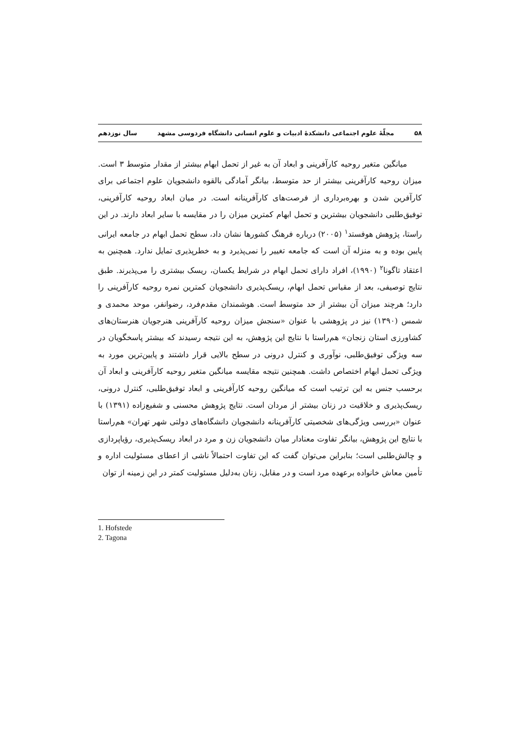۵۸ مجلّهٔ علوم اجتماعی دانشکدهٔ ادبیات و علوم انسانی دانشگاه فردوسی مشهد سال نوزدهم
میانگین متغیر روحیه کارآفرینی و ابعاد آن به غیر از تحمل ابهام بیشتر از مقدار متوسط ۳ است. میزان روحیه کارآفرینی بیشتر از حد متوسط، بیانگر آمادگی بالقوه دانشجویان علوم اجتماعی برای کارآفرین شدن و بهره‌برداری از فرصت‌های کارآفرینانه است. در میان ابعاد روحیه کارآفرینی، توفیق‌طلبی دانشجویان بیشترین و تحمل ابهام کمترین میزان را در مقایسه با سایر ابعاد دارند. در این راستا، پژوهش هوفستد<sup>۱</sup> (۲۰۰۵) درباره فرهنگ کشورها نشان داد، سطح تحمل ابهام در جامعه ایرانی پایین بوده و به منزله آن است که جامعه تغییر را نمی‌پذیرد و به خطرپذیری تمایل ندارد. همچنین به اعتقاد تاگونا<sup>۲</sup> (۱۹۹۰)، افراد دارای تحمل ابهام در شرایط یکسان، ریسک بیشتری را می‌پذیرند. طبق نتایج توصیفی، بعد از مقیاس تحمل ابهام، ریسک‌پذیری دانشجویان کمترین نمره روحیه کارآفرینی را دارد؛ هرچند میزان آن بیشتر از حد متوسط است. هوشمندان مقدم‌فرد، رضوانفر، موحد محمدی و شمس (۱۳۹۰) نیز در پژوهشی با عنوان «سنجش میزان روحیه کارآفرینی هنرجویان هنرستان‌های کشاورزی استان زنجان» هم‌راستا با نتایج این پژوهش، به این نتیجه رسیدند که بیشتر پاسخگویان در سه ویژگی توفیق‌طلبی، نوآوری و کنترل درونی در سطح بالایی قرار داشتند و پایین‌ترین مورد به ویژگی تحمل ابهام اختصاص داشت. همچنین نتیجه مقایسه میانگین متغیر روحیه کارآفرینی و ابعاد آن برحسب جنس به این ترتیب است که میانگین روحیه کارآفرینی و ابعاد توفیق‌طلبی، کنترل درونی، ریسک‌پذیری و خلاقیت در زنان بیشتر از مردان است. نتایج پژوهش محسنی و شفیع‌زاده (۱۳۹۱) با عنوان «بررسی ویژگی‌های شخصیتی کارآفرینانه دانشجویان دانشگاه‌های دولتی شهر تهران» هم‌راستا با نتایج این پژوهش، بیانگر تفاوت معنادار میان دانشجویان زن و مرد در ابعاد ریسک‌پذیری، رؤیاپردازی و چالش‌طلبی است؛ بنابراین می‌توان گفت که این تفاوت احتمالاً ناشی از اعطای مسئولیت اداره و تأمین معاش خانواده برعهده مرد است و در مقابل، زنان به‌دلیل مسئولیت کمتر در این زمینه از توان
1. Hofstede
2. Tagona